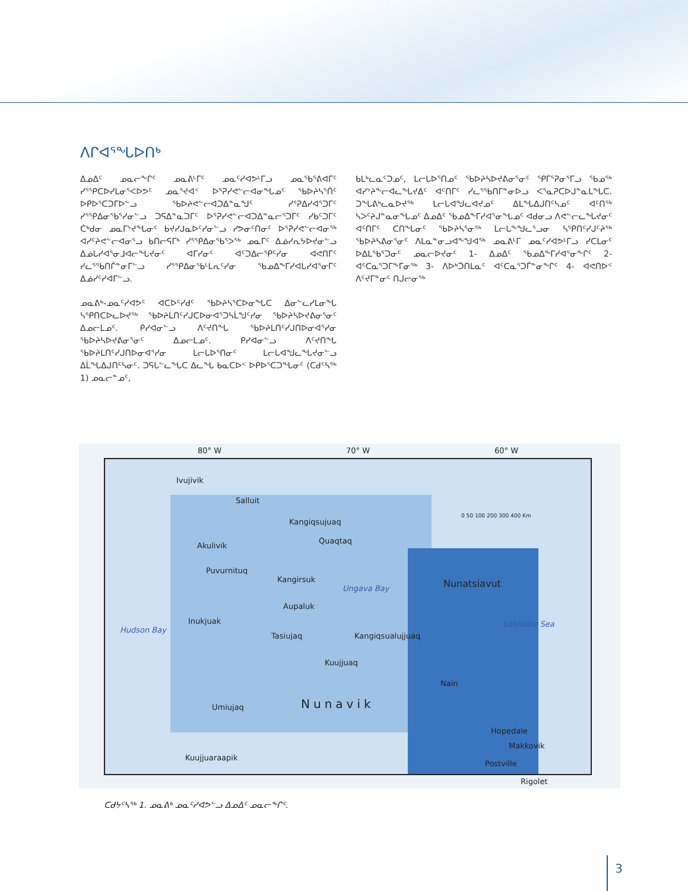ᐱᒋᐊᕐᖓᐅᑎᒃ
ᐃᓄᐃᑦ ᓄᓇᓕᖕᒋᑦ ᓄᓇᕕᒻᒥᑦ ᓄᓇᑦᓯᐊᕗᒻᒥᓗ ᓄᓇᖃᕐᕕᐊᒥᑦ ᓯᕐᕿᑕᐅᓯᒪᓂᕐᐸᐅᕗᑦ ᓄᓇᕐᔪᐊᑉ ᐅᕐᕈᓯᕙᓪᓕᐊᓂᖓᓄᑦ ᖃᐅᔨᓴᕐᑏᑦ ᐅᑭᐅᕐᑕᑐᒥᐅᓪᓗ ᖃᐅᔨᕙᓪᓕᐊᑐᐃᓐᓇᖑᑦ ᓯᕐᕈᐃᓯᐊᕐᑐᒥᑦ ᓯᕐᕿᐃᓂᖃᕐᓯᓂᓪᓗ ᑐᕋᐃᓐᓇᑐᒥᑦ ᐅᕐᕈᓯᕙᓪᓕᐊᑐᐃᓐᓇᓕᕐᑐᒥᑦ ᓯᑲᑦᑐᒥᑦ ᑖᒃᑯᓂ ᓄᓇᒥᔾᔪᖓᓂᑦ ᑲᔪᓯᒍᓇᐅᑦᓯᓂᓪᓗ ᓯᕗᓂᑦᑎᓂᑦ ᐅᕐᕈᓯᕙᓪᓕᐊᓂᖅ ᐊᓯᑦᔨᕙᓪᓕᐊᓂᕐᓗ ᑲᑎᓕᕋᒥᒃ ᓯᕐᕿᐃᓂᖃᕐᐳᖅ ᓄᓇᒥᑦ ᐃᓅᓯᕆᔭᐅᔪᓂᓪᓗ ᐃᓅᒐᓯᐊᕐᓂᒧᐊᓕᖓᔪᓂᑦ ᐊᒥᓯᓂᑦ ᐊᑦᑐᐃᓕᕐᑭᑦᓯᓂ ᐊᕙᑎᒥᑦ ᓯᓚᕐᖃᑎᒌᓐᓂᒥᓪᓗ ᓯᕐᕿᐃᓂᖃᒻᒪᕆᑦᓯᓂ ᖃᓄᐃᖕᒥᓯᐊᒐᓯᐊᕐᓂᒥᑦ ᐃᓅᓯᑦᓯᐊᒥᓪᓗ.
ᓄᓇᕕᒃ-ᓄᓇᑦᓯᐊᕗᑦ ᐊᑕᐅᑦᓯᑯᑦ ᖃᐅᔨᓴᕐᑕᐅᓂᖓᑕ ᐃᓂᓪᓚᓯᒪᓂᖓ ᓴᕿᑎᑕᐅᓚᐅᔪᖅ ᖃᐅᔨᒪᑎᑦᓯᒍᑕᐅᓂᐊᕐᑐᓴᒫᖑᑦᓯᓂ ᖃᐅᔨᓴᐅᔪᕕᓂᕐᓂᑦ ᐃᓄᓕᒪᓄᑦ. ᑭᓯᐊᓂᓪᓗ ᐱᑦᔪᑎᖓ ᖃᐅᔨᒪᑎᑦᓯᒍᑎᐅᓂᐊᕐᓯᓂ ᖃᐅᔨᓴᐅᔪᕕᓂᕐᓂᑦ ᐃᓄᓕᒪᓄᑦ. ᑭᓯᐊᓂᓪᓗ ᐱᑦᔪᑎᖓ ᖃᐅᔨᒪᑎᑦᓯᒍᑎᐅᓂᐊᕐᓯᓂ ᒪᓕᒐᐅᕐᑎᓂᑦ ᒪᓕᒐᐊᖑᓚᖓᔪᓂᓪᓗ ᐃᒫᖓᐃᒍᑎᑦᓴᓂᑦ. ᑐᕋᒐᓪᓚᖓᑕ ᐃᓚᖓ ᑲᓇᑕᐅᑉ ᐅᑭᐅᕐᑕᑐᖓᓂᑦ (ᑕᑯᑦᓴᖅ 1) ᓄᓇᓕᓐᓄᑦ,
ᑲᒪᒃᓚᓇᑦᑐᓄᑦ, ᒪᓕᒐᐅᕐᑎᓄᑦ ᖃᐅᔨᓴᐅᔪᕕᓂᕐᓂᑦ ᕿᒥᕐᕈᓂᕐᒥᓗ ᖃᓄᖅ ᐊᓯᔾᔨᖕᓕᐊᓚᖓᔪᐃᑦ ᐊᑦᑎᒥᑦ ᓯᓚᕐᖃᑎᒥᓐᓂᐅᓗ ᐸᕐᓇᕈᑕᐅᒍᓐᓇᒪᖓᑕ. ᑐᖓᕕᒃᓚᓇᐅᔪᖅ ᒪᓕᒐᐊᖑᓚᐊᔪᓄᑦ ᐃᒪᖓᐃᒍᑎᑦᓴᓄᑦ ᐊᑦᑎᖅ ᓴᐳᑦᔨᒍᓐᓇᓂᖓᓄᑦ ᐃᓄᐃᑦ ᖃᓄᐃᖕᒥᓯᐊᕐᓂᖓᓄᑦ ᐊᑯᓂᓗ ᐱᕙᓪᓕᓚᖓᔪᓂᑦ ᐊᑦᑎᒥᑦ ᑕᑎᖓᓂᑦ ᖃᐅᔨᓴᕐᓂᖅ ᒪᓕᒐᖕᖑᓚᕐᓗᓂ ᓴᕿᑎᑦᓯᒍᑦᔨᖅ ᖃᐅᔨᓴᕕᓂᕐᓂᑦ ᐱᒪᓇᓐᓂᓗᐊᖕᖑᐊᖅ ᓄᓇᕕᒻᒥ ᓄᓇᑦᓯᐊᕗᒻᒥᓗ ᓯᑕᒪᓂᑦ ᐅᐃᒪᖃᕐᑐᓂᑦ ᓄᓇᓕᐅᔪᓂᑦ 1- ᐃᓄᐃᑦ ᖃᓄᐃᖕᒥᓯᐊᕐᓂᖕᒋᑦ 2- ᐊᑦᑕᓇᕐᑐᒥᖕᒥᓂᖅ 3- ᐱᐅᒃᑑᑎᒪᓇᑦ ᐊᑦᑕᓇᕐᑐᒦᓐᓂᖕᒋᑦ 4- ᐊᕙᑎᐅᑉ ᐱᑦᔪᒥᓐᓂᑦ ᑎᒍᓕᓂᖅ
80° W 70° W 60° W
Ivujivik
Salluit
Kangiqsujuaq
Akulivik
Quaqtaq
Puvurnituq
Kangirsuk
Ungava Bay Nunatsiavut
Aupaluk
Inukjuak
Hudson Bay
Tasiujaq Kangiqsualujjuaq
Labrador Sea
Kuujjuaq
Nain
Nunavik Umiujaq
Hopedale
Makkovik
Kuujjuaraapik
Postville
Rigolet
0 50 100 200 300 400 Km
ᑕᑯᔭᑦᓴᖅ 1. ᓄᓇᕕᒃ ᓄᓇᑦᓯᐊᕗᓪᓗ ᐃᓄᐃᑦ ᓄᓇᓕᖕᒋᑦ.
3